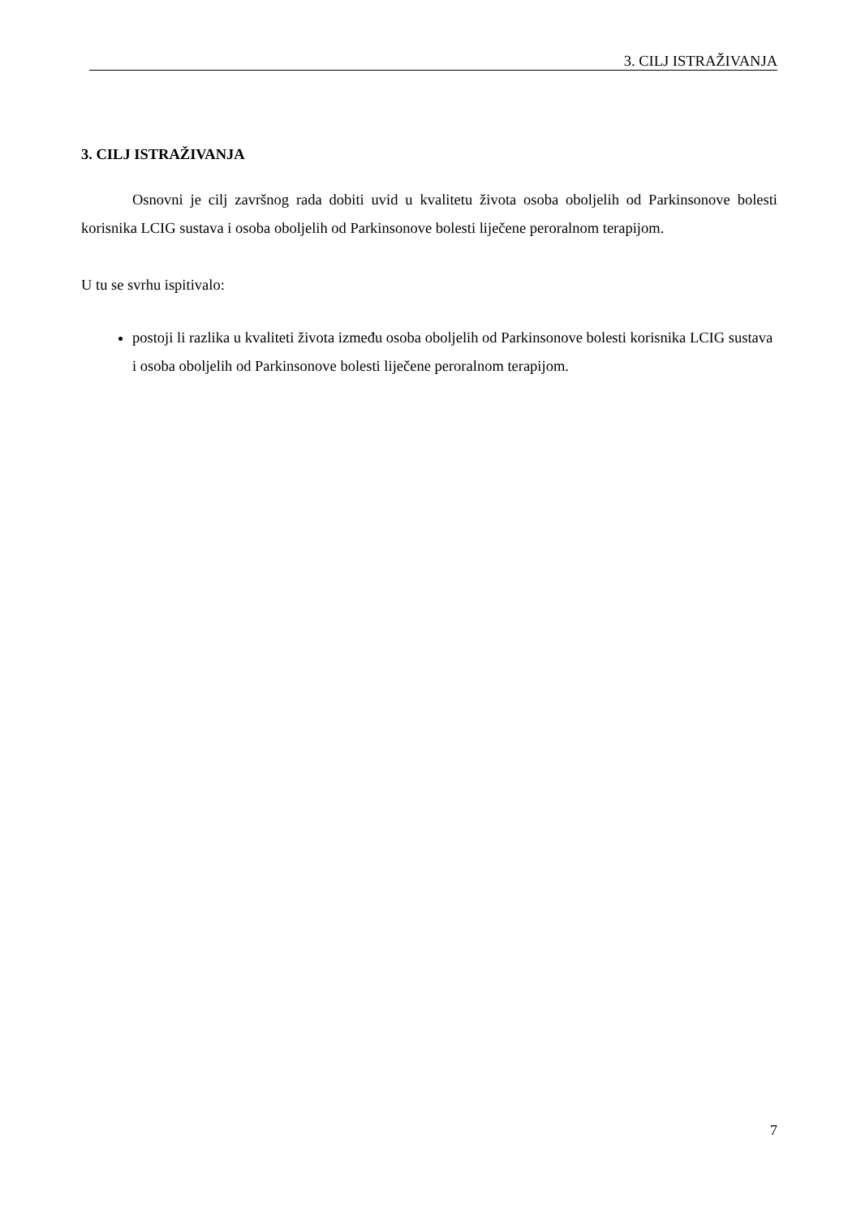3. CILJ ISTRAŽIVANJA
3. CILJ ISTRAŽIVANJA
Osnovni je cilj završnog rada dobiti uvid u kvalitetu života osoba oboljelih od Parkinsonove bolesti korisnika LCIG sustava i osoba oboljelih od Parkinsonove bolesti liječene peroralnom terapijom.
U tu se svrhu ispitivalo:
postoji li razlika u kvaliteti života između osoba oboljelih od Parkinsonove bolesti korisnika LCIG sustava i osoba oboljelih od Parkinsonove bolesti liječene peroralnom terapijom.
7